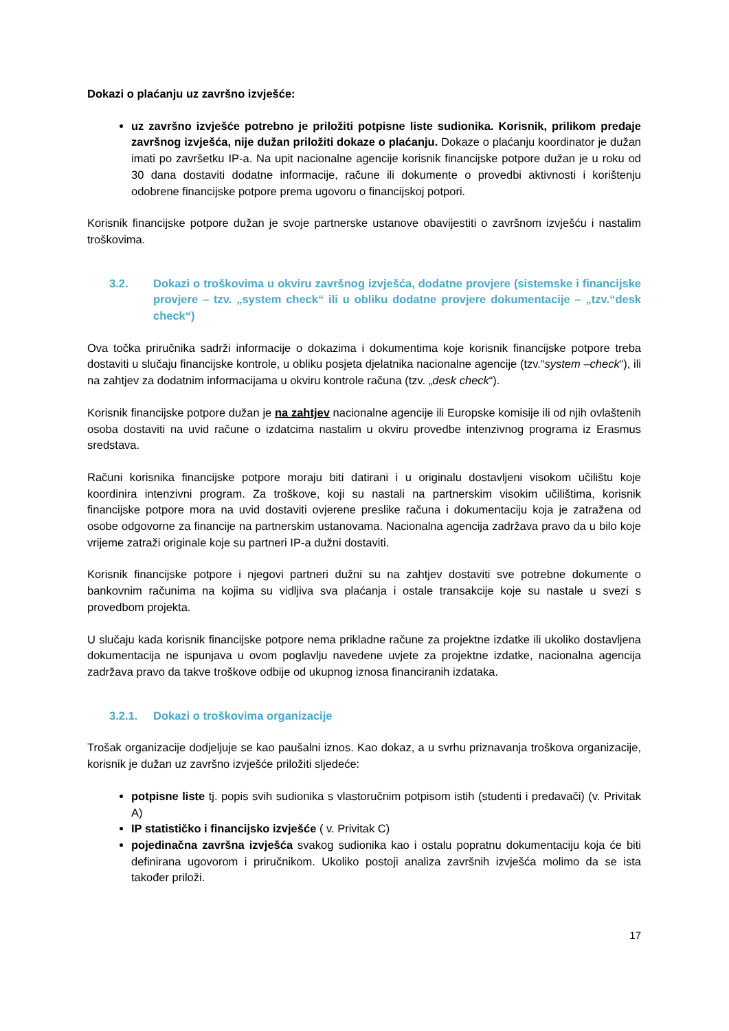Dokazi o plaćanju uz završno izvješće:
uz završno izvješće potrebno je priložiti potpisne liste sudionika. Korisnik, prilikom predaje završnog izvješća, nije dužan priložiti dokaze o plaćanju. Dokaze o plaćanju koordinator je dužan imati po završetku IP-a. Na upit nacionalne agencije korisnik financijske potpore dužan je u roku od 30 dana dostaviti dodatne informacije, račune ili dokumente o provedbi aktivnosti i korištenju odobrene financijske potpore prema ugovoru o financijskoj potpori.
Korisnik financijske potpore dužan je svoje partnerske ustanove obavijestiti o završnom izvješću i nastalim troškovima.
3.2. Dokazi o troškovima u okviru završnog izvješća, dodatne provjere (sistemske i financijske provjere – tzv. „system check“ ili u obliku dodatne provjere dokumentacije – „tzv.“desk check“)
Ova točka priručnika sadrži informacije o dokazima i dokumentima koje korisnik financijske potpore treba dostaviti u slučaju financijske kontrole, u obliku posjeta djelatnika nacionalne agencije (tzv.“system –check“), ili na zahtjev za dodatnim informacijama u okviru kontrole računa (tzv. „desk check“).
Korisnik financijske potpore dužan je na zahtjev nacionalne agencije ili Europske komisije ili od njih ovlaštenih osoba dostaviti na uvid račune o izdatcima nastalim u okviru provedbe intenzivnog programa iz Erasmus sredstava.
Računi korisnika financijske potpore moraju biti datirani i u originalu dostavljeni visokom učilištu koje koordinira intenzivni program. Za troškove, koji su nastali na partnerskim visokim učilištima, korisnik financijske potpore mora na uvid dostaviti ovjerene preslike računa i dokumentaciju koja je zatražena od osobe odgovorne za financije na partnerskim ustanovama. Nacionalna agencija zadržava pravo da u bilo koje vrijeme zatraži originale koje su partneri IP-a dužni dostaviti.
Korisnik financijske potpore i njegovi partneri dužni su na zahtjev dostaviti sve potrebne dokumente o bankovnim računima na kojima su vidljiva sva plaćanja i ostale transakcije koje su nastale u svezi s provedbom projekta.
U slučaju kada korisnik financijske potpore nema prikladne račune za projektne izdatke ili ukoliko dostavljena dokumentacija ne ispunjava u ovom poglavlju navedene uvjete za projektne izdatke, nacionalna agencija zadržava pravo da takve troškove odbije od ukupnog iznosa financiranih izdataka.
3.2.1. Dokazi o troškovima organizacije
Trošak organizacije dodjeljuje se kao paušalni iznos. Kao dokaz, a u svrhu priznavanja troškova organizacije, korisnik je dužan uz završno izvješće priložiti sljedeće:
potpisne liste tj. popis svih sudionika s vlastoručnim potpisom istih (studenti i predavači) (v. Privitak A)
IP statističko i financijsko izvješće ( v. Privitak C)
pojedinačna završna izvješća svakog sudionika kao i ostalu popratnu dokumentaciju koja će biti definirana ugovorom i priručnikom. Ukoliko postoji analiza završnih izvješća molimo da se ista također priloži.
17